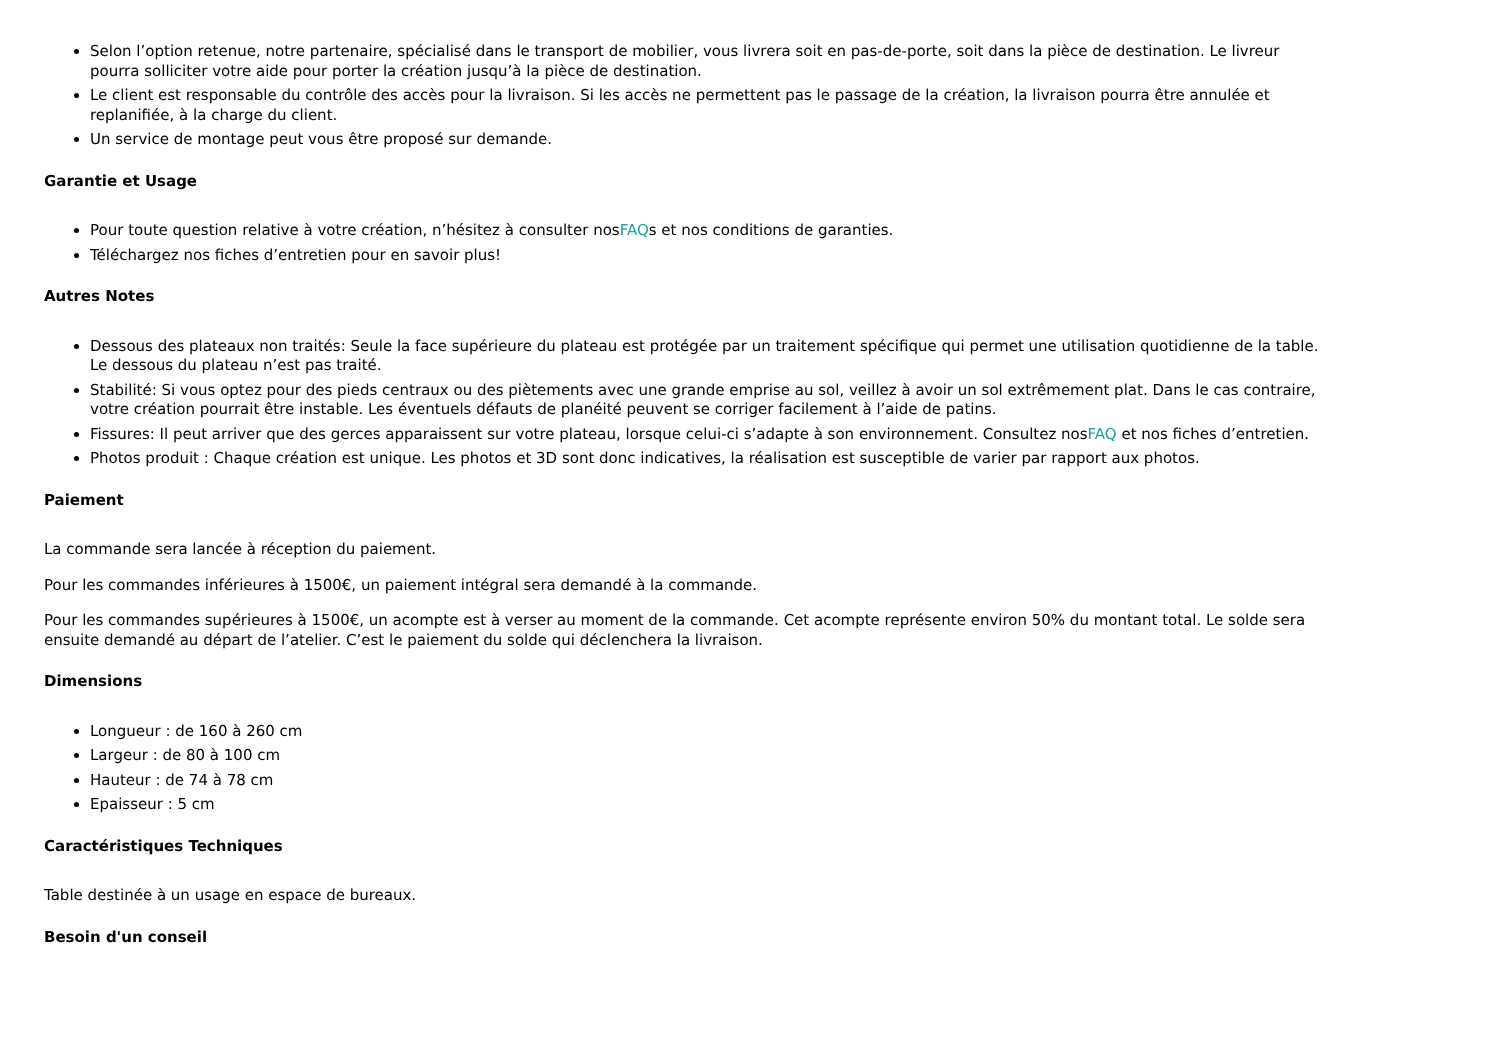Selon l’option retenue, notre partenaire, spécialisé dans le transport de mobilier, vous livrera soit en pas-de-porte, soit dans la pièce de destination. Le livreur pourra solliciter votre aide pour porter la création jusqu’à la pièce de destination.
Le client est responsable du contrôle des accès pour la livraison. Si les accès ne permettent pas le passage de la création, la livraison pourra être annulée et replanifiée, à la charge du client.
Un service de montage peut vous être proposé sur demande.
Garantie et Usage
Pour toute question relative à votre création, n’hésitez à consulter nosFAQs et nos conditions de garanties.
Téléchargez nos fiches d’entretien pour en savoir plus!
Autres Notes
Dessous des plateaux non traités: Seule la face supérieure du plateau est protégée par un traitement spécifique qui permet une utilisation quotidienne de la table. Le dessous du plateau n’est pas traité.
Stabilité: Si vous optez pour des pieds centraux ou des piètements avec une grande emprise au sol, veillez à avoir un sol extrêmement plat. Dans le cas contraire, votre création pourrait être instable. Les éventuels défauts de planéité peuvent se corriger facilement à l’aide de patins.
Fissures: Il peut arriver que des gerces apparaissent sur votre plateau, lorsque celui-ci s’adapte à son environnement. Consultez nosFAQ et nos fiches d’entretien.
Photos produit : Chaque création est unique. Les photos et 3D sont donc indicatives, la réalisation est susceptible de varier par rapport aux photos.
Paiement
La commande sera lancée à réception du paiement.
Pour les commandes inférieures à 1500€, un paiement intégral sera demandé à la commande.
Pour les commandes supérieures à 1500€, un acompte est à verser au moment de la commande. Cet acompte représente environ 50% du montant total. Le solde sera ensuite demandé au départ de l’atelier. C’est le paiement du solde qui déclenchera la livraison.
Dimensions
Longueur : de 160 à 260 cm
Largeur : de 80 à 100 cm
Hauteur : de 74 à 78 cm
Epaisseur : 5 cm
Caractéristiques Techniques
Table destinée à un usage en espace de bureaux.
Besoin d'un conseil